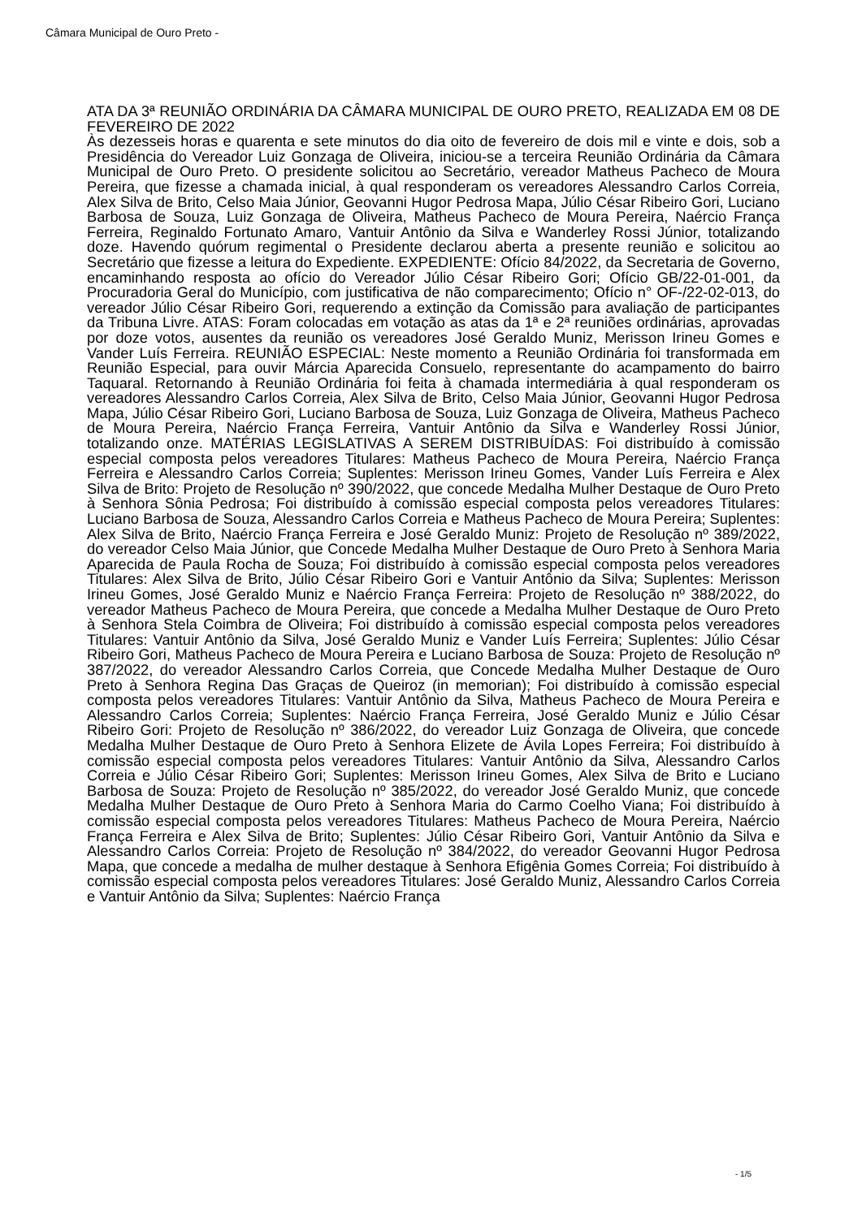Câmara Municipal de Ouro Preto -
ATA DA 3ª REUNIÃO ORDINÁRIA DA CÂMARA MUNICIPAL DE OURO PRETO, REALIZADA EM 08 DE FEVEREIRO DE 2022
Às dezesseis horas e quarenta e sete minutos do dia oito de fevereiro de dois mil e vinte e dois, sob a Presidência do Vereador Luiz Gonzaga de Oliveira, iniciou-se a terceira Reunião Ordinária da Câmara Municipal de Ouro Preto. O presidente solicitou ao Secretário, vereador Matheus Pacheco de Moura Pereira, que fizesse a chamada inicial, à qual responderam os vereadores Alessandro Carlos Correia, Alex Silva de Brito, Celso Maia Júnior, Geovanni Hugor Pedrosa Mapa, Júlio César Ribeiro Gori, Luciano Barbosa de Souza, Luiz Gonzaga de Oliveira, Matheus Pacheco de Moura Pereira, Naércio França Ferreira, Reginaldo Fortunato Amaro, Vantuir Antônio da Silva e Wanderley Rossi Júnior, totalizando doze. Havendo quórum regimental o Presidente declarou aberta a presente reunião e solicitou ao Secretário que fizesse a leitura do Expediente. EXPEDIENTE: Ofício 84/2022, da Secretaria de Governo, encaminhando resposta ao ofício do Vereador Júlio César Ribeiro Gori; Ofício GB/22-01-001, da Procuradoria Geral do Município, com justificativa de não comparecimento; Ofício n° OF-/22-02-013, do vereador Júlio César Ribeiro Gori, requerendo a extinção da Comissão para avaliação de participantes da Tribuna Livre. ATAS: Foram colocadas em votação as atas da 1ª e 2ª reuniões ordinárias, aprovadas por doze votos, ausentes da reunião os vereadores José Geraldo Muniz, Merisson Irineu Gomes e Vander Luís Ferreira. REUNIÃO ESPECIAL: Neste momento a Reunião Ordinária foi transformada em Reunião Especial, para ouvir Márcia Aparecida Consuelo, representante do acampamento do bairro Taquaral. Retornando à Reunião Ordinária foi feita à chamada intermediária à qual responderam os vereadores Alessandro Carlos Correia, Alex Silva de Brito, Celso Maia Júnior, Geovanni Hugor Pedrosa Mapa, Júlio César Ribeiro Gori, Luciano Barbosa de Souza, Luiz Gonzaga de Oliveira, Matheus Pacheco de Moura Pereira, Naércio França Ferreira, Vantuir Antônio da Silva e Wanderley Rossi Júnior, totalizando onze. MATÉRIAS LEGISLATIVAS A SEREM DISTRIBUÍDAS: Foi distribuído à comissão especial composta pelos vereadores Titulares: Matheus Pacheco de Moura Pereira, Naércio França Ferreira e Alessandro Carlos Correia; Suplentes: Merisson Irineu Gomes, Vander Luís Ferreira e Alex Silva de Brito: Projeto de Resolução nº 390/2022, que concede Medalha Mulher Destaque de Ouro Preto à Senhora Sônia Pedrosa; Foi distribuído à comissão especial composta pelos vereadores Titulares: Luciano Barbosa de Souza, Alessandro Carlos Correia e Matheus Pacheco de Moura Pereira; Suplentes: Alex Silva de Brito, Naércio França Ferreira e José Geraldo Muniz: Projeto de Resolução nº 389/2022, do vereador Celso Maia Júnior, que Concede Medalha Mulher Destaque de Ouro Preto à Senhora Maria Aparecida de Paula Rocha de Souza; Foi distribuído à comissão especial composta pelos vereadores Titulares: Alex Silva de Brito, Júlio César Ribeiro Gori e Vantuir Antônio da Silva; Suplentes: Merisson Irineu Gomes, José Geraldo Muniz e Naércio França Ferreira: Projeto de Resolução nº 388/2022, do vereador Matheus Pacheco de Moura Pereira, que concede a Medalha Mulher Destaque de Ouro Preto à Senhora Stela Coimbra de Oliveira; Foi distribuído à comissão especial composta pelos vereadores Titulares: Vantuir Antônio da Silva, José Geraldo Muniz e Vander Luís Ferreira; Suplentes: Júlio César Ribeiro Gori, Matheus Pacheco de Moura Pereira e Luciano Barbosa de Souza: Projeto de Resolução nº 387/2022, do vereador Alessandro Carlos Correia, que Concede Medalha Mulher Destaque de Ouro Preto à Senhora Regina Das Graças de Queiroz (in memorian); Foi distribuído à comissão especial composta pelos vereadores Titulares: Vantuir Antônio da Silva, Matheus Pacheco de Moura Pereira e Alessandro Carlos Correia; Suplentes: Naércio França Ferreira, José Geraldo Muniz e Júlio César Ribeiro Gori: Projeto de Resolução nº 386/2022, do vereador Luiz Gonzaga de Oliveira, que concede Medalha Mulher Destaque de Ouro Preto à Senhora Elizete de Ávila Lopes Ferreira; Foi distribuído à comissão especial composta pelos vereadores Titulares: Vantuir Antônio da Silva, Alessandro Carlos Correia e Júlio César Ribeiro Gori; Suplentes: Merisson Irineu Gomes, Alex Silva de Brito e Luciano Barbosa de Souza: Projeto de Resolução nº 385/2022, do vereador José Geraldo Muniz, que concede Medalha Mulher Destaque de Ouro Preto à Senhora Maria do Carmo Coelho Viana; Foi distribuído à comissão especial composta pelos vereadores Titulares: Matheus Pacheco de Moura Pereira, Naércio França Ferreira e Alex Silva de Brito; Suplentes: Júlio César Ribeiro Gori, Vantuir Antônio da Silva e Alessandro Carlos Correia: Projeto de Resolução nº 384/2022, do vereador Geovanni Hugor Pedrosa Mapa, que concede a medalha de mulher destaque à Senhora Efigênia Gomes Correia; Foi distribuído à comissão especial composta pelos vereadores Titulares: José Geraldo Muniz, Alessandro Carlos Correia e Vantuir Antônio da Silva; Suplentes: Naércio França
- 1/5